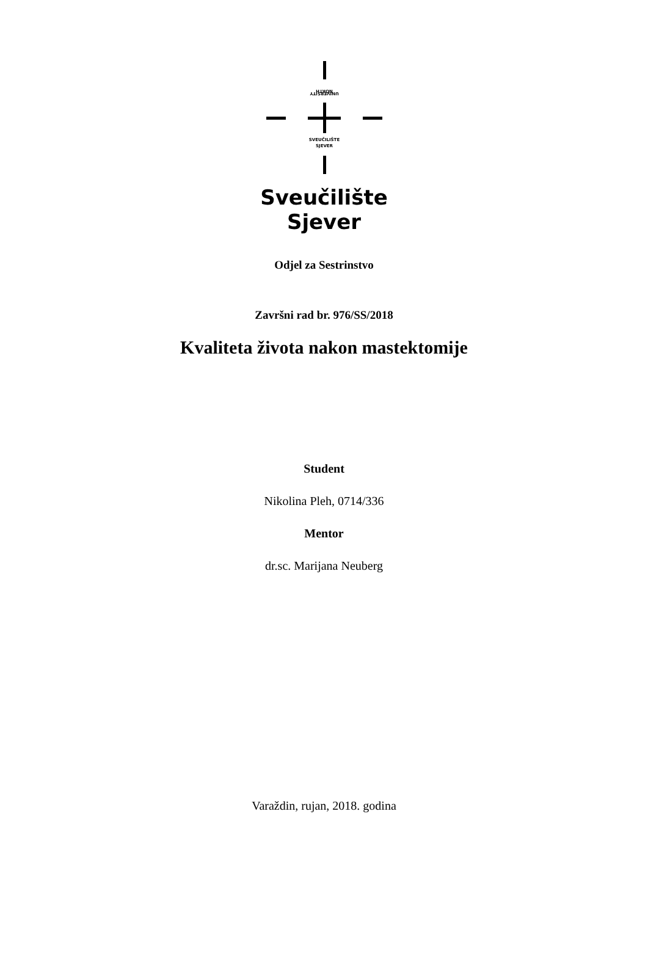NORTH
UNIVERSITY
SVEUČILIŠTE
SJEVER
Sveučilište
Sjever
Odjel za Sestrinstvo
Završni rad br. 976/SS/2018
Kvaliteta života nakon mastektomije
Student
Nikolina Pleh, 0714/336
Mentor
dr.sc. Marijana Neuberg
Varaždin, rujan, 2018. godina